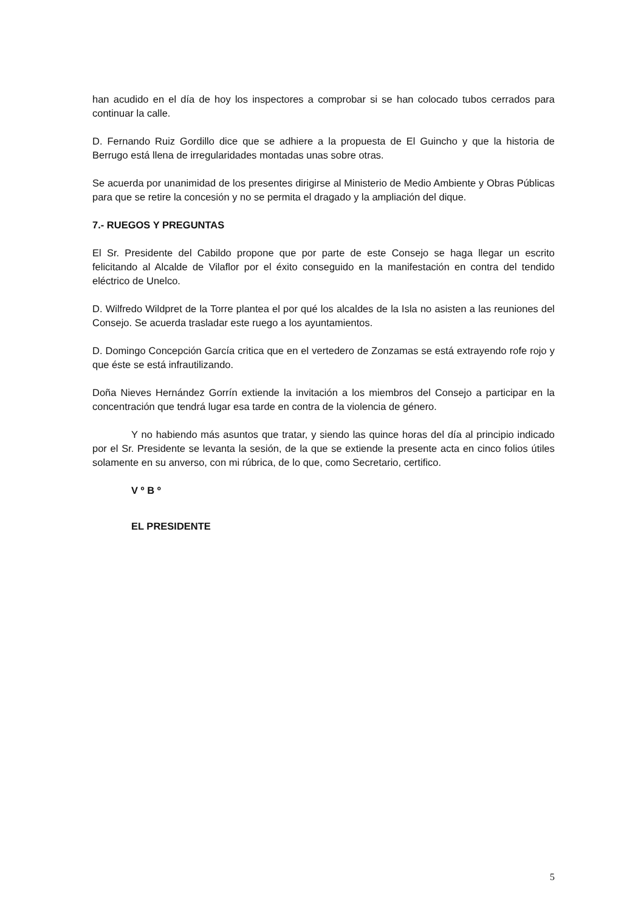han acudido en el día de hoy los inspectores a comprobar si se han colocado tubos cerrados para continuar la calle.
D. Fernando Ruiz Gordillo dice que se adhiere a la propuesta de El Guincho y que la historia de Berrugo está llena de irregularidades montadas unas sobre otras.
Se acuerda por unanimidad de los presentes dirigirse al Ministerio de Medio Ambiente y Obras Públicas para que se retire la concesión y no se permita el dragado y la ampliación del dique.
7.- RUEGOS Y PREGUNTAS
El Sr. Presidente del Cabildo propone que por parte de este Consejo se haga llegar un escrito felicitando al Alcalde de Vilaflor por el éxito conseguido en la manifestación en contra del tendido eléctrico de Unelco.
D. Wilfredo Wildpret de la Torre plantea el por qué los alcaldes de la Isla no asisten a las reuniones del Consejo. Se acuerda trasladar este ruego a los ayuntamientos.
D. Domingo Concepción García critica que en el vertedero de Zonzamas se está extrayendo rofe rojo y que éste se está infrautilizando.
Doña Nieves Hernández Gorrín extiende la invitación a los miembros del Consejo a participar en la concentración que tendrá lugar esa tarde en contra de la violencia de género.
Y no habiendo más asuntos que tratar, y siendo las quince horas del día al principio indicado por el Sr. Presidente se levanta la sesión, de la que se extiende la presente acta en cinco folios útiles solamente en su anverso, con mi rúbrica, de lo que, como Secretario, certifico.
V º B º
EL PRESIDENTE
5